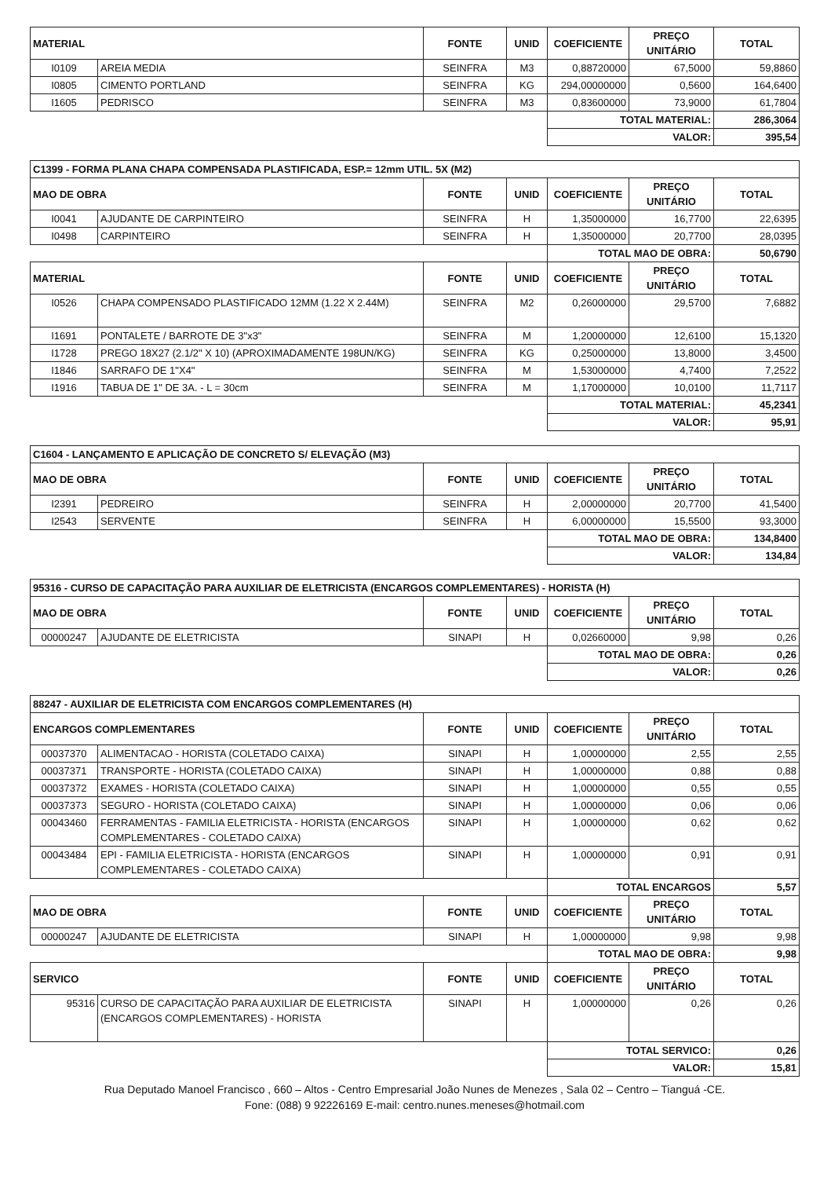| MATERIAL | | FONTE | UNID | COEFICIENTE | PREÇO UNITÁRIO | TOTAL |
| --- | --- | --- | --- | --- | --- | --- |
| I0109 | AREIA MEDIA | SEINFRA | M3 | 0,88720000 | 67,5000 | 59,8860 |
| I0805 | CIMENTO PORTLAND | SEINFRA | KG | 294,00000000 | 0,5600 | 164,6400 |
| I1605 | PEDRISCO | SEINFRA | M3 | 0,83600000 | 73,9000 | 61,7804 |
| | | | | TOTAL MATERIAL: | | 286,3064 |
| | | | | VALOR: | | 395,54 |
| C1399 - FORMA PLANA CHAPA COMPENSADA PLASTIFICADA, ESP.= 12mm UTIL. 5X (M2) | | | | | | |
| MAO DE OBRA | | FONTE | UNID | COEFICIENTE | PREÇO UNITÁRIO | TOTAL |
| I0041 | AJUDANTE DE CARPINTEIRO | SEINFRA | H | 1,35000000 | 16,7700 | 22,6395 |
| I0498 | CARPINTEIRO | SEINFRA | H | 1,35000000 | 20,7700 | 28,0395 |
| | | | | TOTAL MAO DE OBRA: | | 50,6790 |
| MATERIAL | | FONTE | UNID | COEFICIENTE | PREÇO UNITÁRIO | TOTAL |
| I0526 | CHAPA COMPENSADO PLASTIFICADO 12MM (1.22 X 2.44M) | SEINFRA | M2 | 0,26000000 | 29,5700 | 7,6882 |
| I1691 | PONTALETE / BARROTE DE 3"x3" | SEINFRA | M | 1,20000000 | 12,6100 | 15,1320 |
| I1728 | PREGO 18X27 (2.1/2" X 10) (APROXIMADAMENTE 198UN/KG) | SEINFRA | KG | 0,25000000 | 13,8000 | 3,4500 |
| I1846 | SARRAFO DE 1"X4" | SEINFRA | M | 1,53000000 | 4,7400 | 7,2522 |
| I1916 | TABUA DE 1" DE 3A. - L = 30cm | SEINFRA | M | 1,17000000 | 10,0100 | 11,7117 |
| | | | | TOTAL MATERIAL: | | 45,2341 |
| | | | | VALOR: | | 95,91 |
| C1604 - LANÇAMENTO E APLICAÇÃO DE CONCRETO S/ ELEVAÇÃO (M3) | | | | | | |
| MAO DE OBRA | | FONTE | UNID | COEFICIENTE | PREÇO UNITÁRIO | TOTAL |
| I2391 | PEDREIRO | SEINFRA | H | 2,00000000 | 20,7700 | 41,5400 |
| I2543 | SERVENTE | SEINFRA | H | 6,00000000 | 15,5500 | 93,3000 |
| | | | | TOTAL MAO DE OBRA: | | 134,8400 |
| | | | | VALOR: | | 134,84 |
| 95316 - CURSO DE CAPACITAÇÃO PARA AUXILIAR DE ELETRICISTA (ENCARGOS COMPLEMENTARES) - HORISTA (H) | | | | | | |
| MAO DE OBRA | | FONTE | UNID | COEFICIENTE | PREÇO UNITÁRIO | TOTAL |
| 00000247 | AJUDANTE DE ELETRICISTA | SINAPI | H | 0,02660000 | 9,98 | 0,26 |
| | | | | TOTAL MAO DE OBRA: | | 0,26 |
| | | | | VALOR: | | 0,26 |
| 88247 - AUXILIAR DE ELETRICISTA COM ENCARGOS COMPLEMENTARES (H) | | | | | | |
| ENCARGOS COMPLEMENTARES | | FONTE | UNID | COEFICIENTE | PREÇO UNITÁRIO | TOTAL |
| 00037370 | ALIMENTACAO - HORISTA (COLETADO CAIXA) | SINAPI | H | 1,00000000 | 2,55 | 2,55 |
| 00037371 | TRANSPORTE - HORISTA (COLETADO CAIXA) | SINAPI | H | 1,00000000 | 0,88 | 0,88 |
| 00037372 | EXAMES - HORISTA (COLETADO CAIXA) | SINAPI | H | 1,00000000 | 0,55 | 0,55 |
| 00037373 | SEGURO - HORISTA (COLETADO CAIXA) | SINAPI | H | 1,00000000 | 0,06 | 0,06 |
| 00043460 | FERRAMENTAS - FAMILIA ELETRICISTA - HORISTA (ENCARGOS COMPLEMENTARES - COLETADO CAIXA) | SINAPI | H | 1,00000000 | 0,62 | 0,62 |
| 00043484 | EPI - FAMILIA ELETRICISTA - HORISTA (ENCARGOS COMPLEMENTARES - COLETADO CAIXA) | SINAPI | H | 1,00000000 | 0,91 | 0,91 |
| | | | | TOTAL ENCARGOS | | 5,57 |
| MAO DE OBRA | | FONTE | UNID | COEFICIENTE | PREÇO UNITÁRIO | TOTAL |
| 00000247 | AJUDANTE DE ELETRICISTA | SINAPI | H | 1,00000000 | 9,98 | 9,98 |
| | | | | TOTAL MAO DE OBRA: | | 9,98 |
| SERVICO | | FONTE | UNID | COEFICIENTE | PREÇO UNITÁRIO | TOTAL |
| 95316 | CURSO DE CAPACITAÇÃO PARA AUXILIAR DE ELETRICISTA (ENCARGOS COMPLEMENTARES) - HORISTA | SINAPI | H | 1,00000000 | 0,26 | 0,26 |
| | | | | TOTAL SERVICO: | | 0,26 |
| | | | | VALOR: | | 15,81 |
Rua Deputado Manoel Francisco , 660 – Altos - Centro Empresarial João Nunes de Menezes , Sala 02 – Centro – Tianguá -CE.
Fone: (088) 9 92226169 E-mail: centro.nunes.meneses@hotmail.com